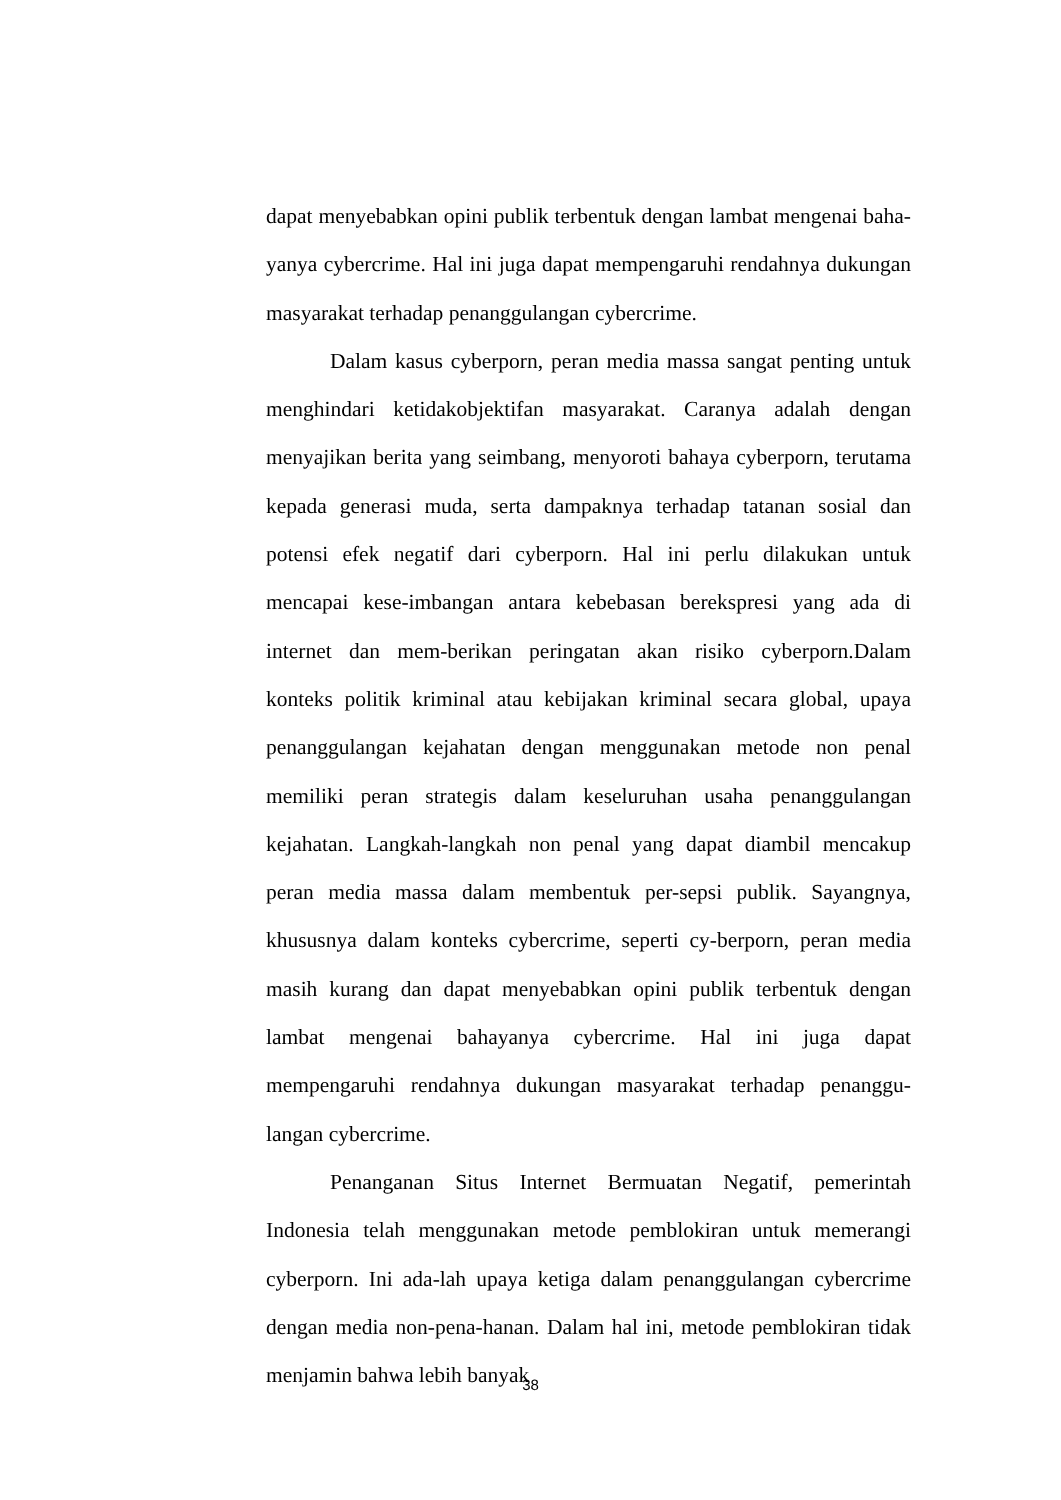dapat menyebabkan opini publik terbentuk dengan lambat mengenai baha-yanya cybercrime. Hal ini juga dapat mempengaruhi rendahnya dukungan masyarakat terhadap penanggulangan cybercrime.
Dalam kasus cyberporn, peran media massa sangat penting untuk menghindari ketidakobjektifan masyarakat. Caranya adalah dengan menyajikan berita yang seimbang, menyoroti bahaya cyberporn, terutama kepada generasi muda, serta dampaknya terhadap tatanan sosial dan potensi efek negatif dari cyberporn. Hal ini perlu dilakukan untuk mencapai kese-imbangan antara kebebasan berekspresi yang ada di internet dan mem-berikan peringatan akan risiko cyberporn.Dalam konteks politik kriminal atau kebijakan kriminal secara global, upaya penanggulangan kejahatan dengan menggunakan metode non penal memiliki peran strategis dalam keseluruhan usaha penanggulangan kejahatan. Langkah-langkah non penal yang dapat diambil mencakup peran media massa dalam membentuk per-sepsi publik. Sayangnya, khususnya dalam konteks cybercrime, seperti cy-berporn, peran media masih kurang dan dapat menyebabkan opini publik terbentuk dengan lambat mengenai bahayanya cybercrime. Hal ini juga dapat mempengaruhi rendahnya dukungan masyarakat terhadap penanggu-langan cybercrime.
Penanganan Situs Internet Bermuatan Negatif, pemerintah Indonesia telah menggunakan metode pemblokiran untuk memerangi cyberporn. Ini ada-lah upaya ketiga dalam penanggulangan cybercrime dengan media non-pena-hanan. Dalam hal ini, metode pemblokiran tidak menjamin bahwa lebih banyak
38